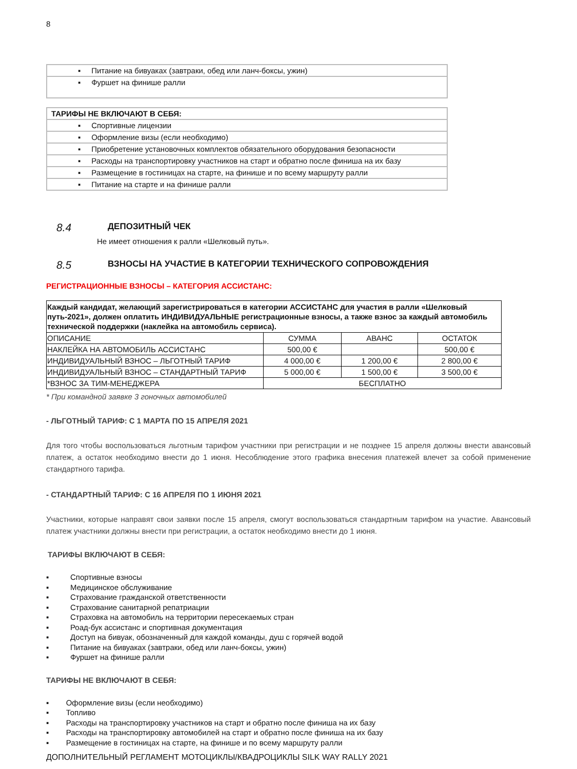8
| ▪ Питание на бивуаках (завтраки, обед или ланч-боксы, ужин) |
| ▪ Фуршет на финише ралли |
| ТАРИФЫ НЕ ВКЛЮЧАЮТ В СЕБЯ: |
| ▪ Спортивные лицензии |
| ▪ Оформление визы (если необходимо) |
| ▪ Приобретение установочных комплектов обязательного оборудования безопасности |
| ▪ Расходы на транспортировку участников на старт и обратно после финиша на их базу |
| ▪ Размещение в гостиницах на старте, на финише и по всему маршруту ралли |
| ▪ Питание на старте и на финише ралли |
8.4 ДЕПОЗИТНЫЙ ЧЕК
Не имеет отношения к ралли «Шелковый путь».
8.5 ВЗНОСЫ НА УЧАСТИЕ В КАТЕГОРИИ ТЕХНИЧЕСКОГО СОПРОВОЖДЕНИЯ
РЕГИСТРАЦИОННЫЕ ВЗНОСЫ – КАТЕГОРИЯ АССИСТАНС:
| Каждый кандидат, желающий зарегистрироваться в категории АССИСТАНС для участия в ралли «Шелковый путь-2021», должен оплатить ИНДИВИДУАЛЬНЫЕ регистрационные взносы, а также взнос за каждый автомобиль технической поддержки (наклейка на автомобиль сервиса). | | | |
| ОПИСАНИЕ | СУММА | АВАНС | ОСТАТОК |
| НАКЛЕЙКА НА АВТОМОБИЛЬ АССИСТАНС | 500,00 € | | 500,00 € |
| ИНДИВИДУАЛЬНЫЙ ВЗНОС – ЛЬГОТНЫЙ ТАРИФ | 4 000,00 € | 1 200,00 € | 2 800,00 € |
| ИНДИВИДУАЛЬНЫЙ ВЗНОС – СТАНДАРТНЫЙ ТАРИФ | 5 000,00 € | 1 500,00 € | 3 500,00 € |
| *ВЗНОС ЗА ТИМ-МЕНЕДЖЕРА | БЕСПЛАТНО | | |
* При командной заявке 3 гоночных автомобилей
- ЛЬГОТНЫЙ ТАРИФ: С 1 МАРТА ПО 15 АПРЕЛЯ 2021
Для того чтобы воспользоваться льготным тарифом участники при регистрации и не позднее 15 апреля должны внести авансовый платеж, а остаток необходимо внести до 1 июня. Несоблюдение этого графика внесения платежей влечет за собой применение стандартного тарифа.
- СТАНДАРТНЫЙ ТАРИФ: С 16 АПРЕЛЯ ПО 1 ИЮНЯ 2021
Участники, которые направят свои заявки после 15 апреля, смогут воспользоваться стандартным тарифом на участие. Авансовый платеж участники должны внести при регистрации, а остаток необходимо внести до 1 июня.
ТАРИФЫ ВКЛЮЧАЮТ В СЕБЯ:
▪ Спортивные взносы
▪ Медицинское обслуживание
▪ Страхование гражданской ответственности
▪ Страхование санитарной репатриации
▪ Страховка на автомобиль на территории пересекаемых стран
▪ Роад-бук ассистанс и спортивная документация
▪ Доступ на бивуак, обозначенный для каждой команды, душ с горячей водой
▪ Питание на бивуаках (завтраки, обед или ланч-боксы, ужин)
▪ Фуршет на финише ралли
ТАРИФЫ НЕ ВКЛЮЧАЮТ В СЕБЯ:
▪ Оформление визы (если необходимо)
▪ Топливо
▪ Расходы на транспортировку участников на старт и обратно после финиша на их базу
▪ Расходы на транспортировку автомобилей на старт и обратно после финиша на их базу
▪ Размещение в гостиницах на старте, на финише и по всему маршруту ралли
ДОПОЛНИТЕЛЬНЫЙ РЕГЛАМЕНТ МОТОЦИКЛЫ/КВАДРОЦИКЛЫ SILK WAY RALLY 2021